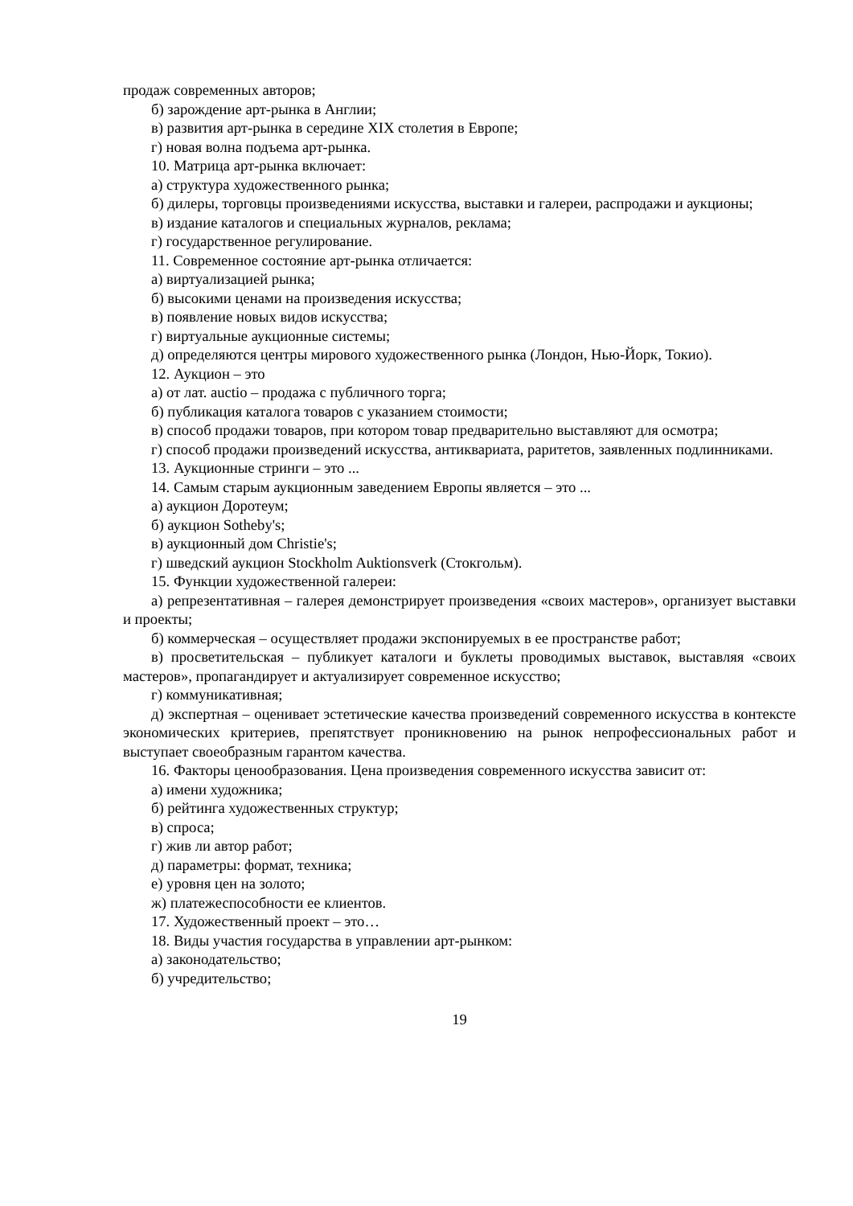продаж современных авторов;
б) зарождение арт-рынка в Англии;
в) развития арт-рынка в середине XIX столетия в Европе;
г) новая волна подъема арт-рынка.
10. Матрица арт-рынка включает:
а) структура художественного рынка;
б) дилеры, торговцы произведениями искусства, выставки и галереи, распродажи и аукционы;
в) издание каталогов и специальных журналов, реклама;
г) государственное регулирование.
11. Современное состояние арт-рынка отличается:
а) виртуализацией рынка;
б) высокими ценами на произведения искусства;
в) появление новых видов искусства;
г) виртуальные аукционные системы;
д) определяются центры мирового художественного рынка (Лондон, Нью-Йорк, Токио).
12. Аукцион – это
а) от лат. auctio – продажа с публичного торга;
б) публикация каталога товаров с указанием стоимости;
в) способ продажи товаров, при котором товар предварительно выставляют для осмотра;
г) способ продажи произведений искусства, антиквариата, раритетов, заявленных подлинниками.
13. Аукционные стринги – это ...
14. Самым старым аукционным заведением Европы является – это ...
а) аукцион Доротеум;
б) аукцион Sotheby's;
в) аукционный дом Christie's;
г) шведский аукцион Stockholm Auktionsverk (Стокгольм).
15. Функции художественной галереи:
а) репрезентативная – галерея демонстрирует произведения «своих мастеров», организует выставки и проекты;
б) коммерческая – осуществляет продажи экспонируемых в ее пространстве работ;
в) просветительская – публикует каталоги и буклеты проводимых выставок, выставляя «своих мастеров», пропагандирует и актуализирует современное искусство;
г) коммуникативная;
д) экспертная – оценивает эстетические качества произведений современного искусства в контексте экономических критериев, препятствует проникновению на рынок непрофессиональных работ и выступает своеобразным гарантом качества.
16. Факторы ценообразования. Цена произведения современного искусства зависит от:
а) имени художника;
б) рейтинга художественных структур;
в) спроса;
г) жив ли автор работ;
д) параметры: формат, техника;
е) уровня цен на золото;
ж) платежеспособности ее клиентов.
17. Художественный проект – это…
18. Виды участия государства в управлении арт-рынком:
а) законодательство;
б) учредительство;
19